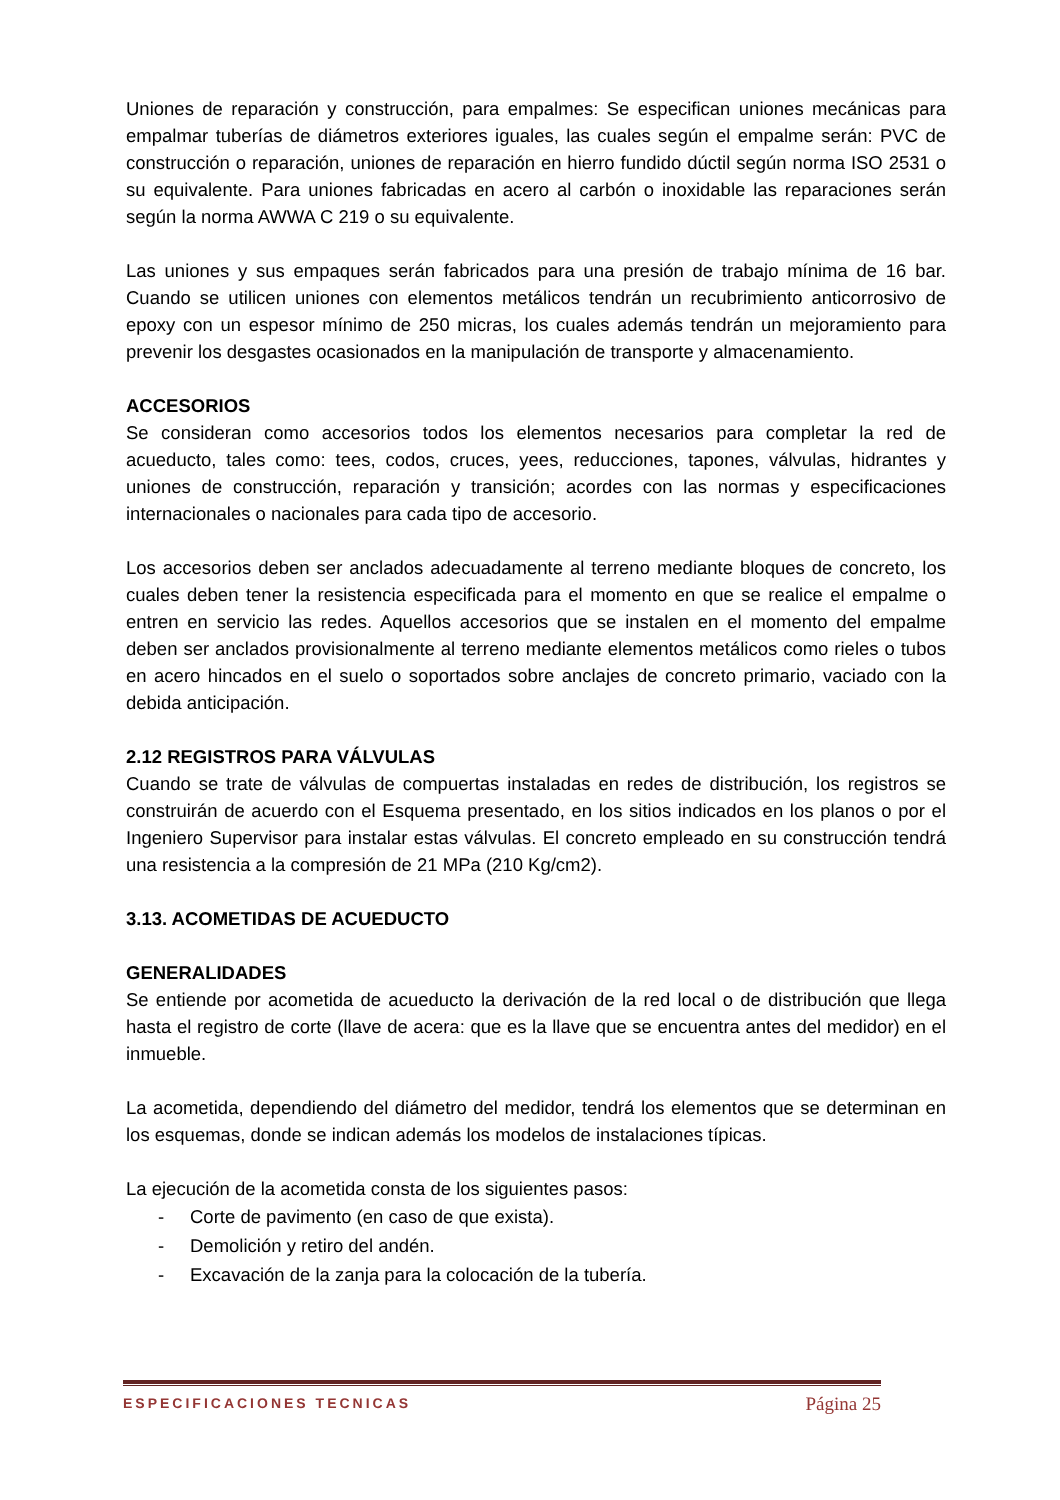Uniones de reparación y construcción, para empalmes: Se especifican uniones mecánicas para empalmar tuberías de diámetros exteriores iguales, las cuales según el empalme serán: PVC de construcción o reparación, uniones de reparación en hierro fundido dúctil según norma ISO 2531 o su equivalente. Para uniones fabricadas en acero al carbón o inoxidable las reparaciones serán según la norma AWWA C 219 o su equivalente.
Las uniones y sus empaques serán fabricados para una presión de trabajo mínima de 16 bar. Cuando se utilicen uniones con elementos metálicos tendrán un recubrimiento anticorrosivo de epoxy con un espesor mínimo de 250 micras, los cuales además tendrán un mejoramiento para prevenir los desgastes ocasionados en la manipulación de transporte y almacenamiento.
ACCESORIOS
Se consideran como accesorios todos los elementos necesarios para completar la red de acueducto, tales como: tees, codos, cruces, yees, reducciones, tapones, válvulas, hidrantes y uniones de construcción, reparación y transición; acordes con las normas y especificaciones internacionales o nacionales para cada tipo de accesorio.
Los accesorios deben ser anclados adecuadamente al terreno mediante bloques de concreto, los cuales deben tener la resistencia especificada para el momento en que se realice el empalme o entren en servicio las redes. Aquellos accesorios que se instalen en el momento del empalme deben ser anclados provisionalmente al terreno mediante elementos metálicos como rieles o tubos en acero hincados en el suelo o soportados sobre anclajes de concreto primario, vaciado con la debida anticipación.
2.12 REGISTROS PARA VÁLVULAS
Cuando se trate de válvulas de compuertas instaladas en redes de distribución, los registros se construirán de acuerdo con el Esquema presentado, en los sitios indicados en los planos o por el Ingeniero Supervisor para instalar estas válvulas. El concreto empleado en su construcción tendrá una resistencia a la compresión de 21 MPa (210 Kg/cm2).
3.13. ACOMETIDAS DE ACUEDUCTO
GENERALIDADES
Se entiende por acometida de acueducto la derivación de la red local o de distribución que llega hasta el registro de corte (llave de acera: que es la llave que se encuentra antes del medidor) en el inmueble.
La acometida, dependiendo del diámetro del medidor, tendrá los elementos que se determinan en los esquemas, donde se indican además los modelos de instalaciones típicas.
La ejecución de la acometida consta de los siguientes pasos:
- Corte de pavimento (en caso de que exista).
- Demolición y retiro del andén.
- Excavación de la zanja para la colocación de la tubería.
ESPECIFICACIONES TECNICAS Página 25